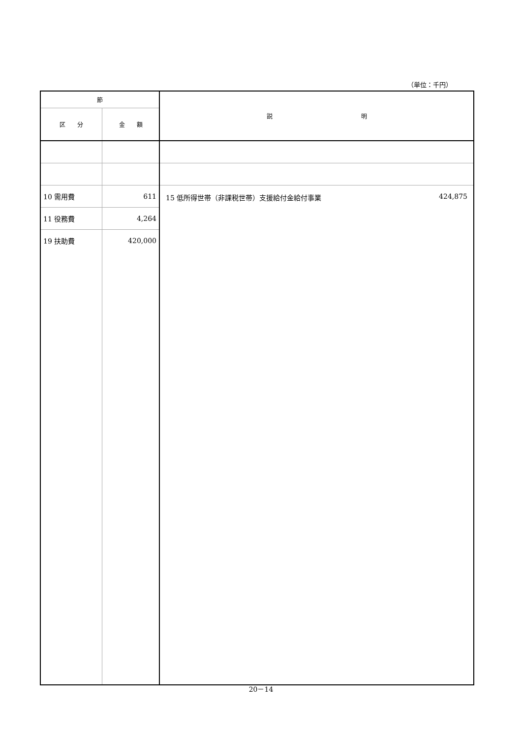（単位：千円）
| 節 | | 説 明 |
| --- | --- | --- |
| 区 分 | 金 額 | |
| 10 需用費 | 611 | 15 低所得世帯（非課税世帯）支援給付金給付事業 424,875 |
| 11 役務費 | 4,264 | |
| 19 扶助費 | 420,000 | |
20－14